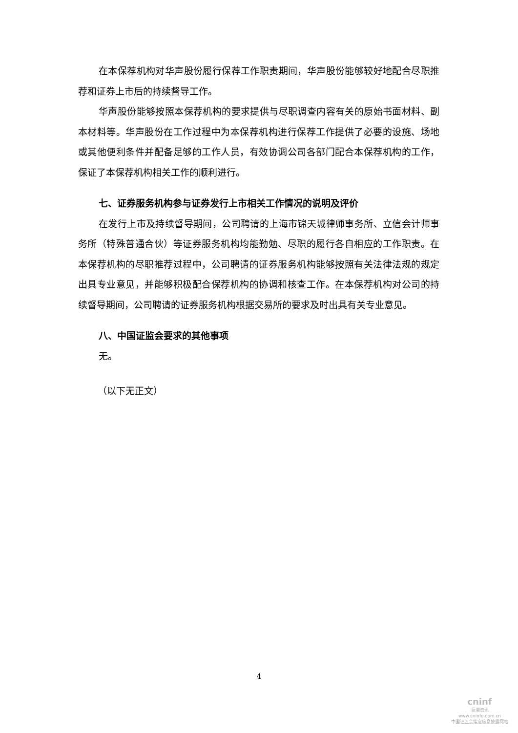在本保荐机构对华声股份履行保荐工作职责期间，华声股份能够较好地配合尽职推荐和证券上市后的持续督导工作。
华声股份能够按照本保荐机构的要求提供与尽职调查内容有关的原始书面材料、副本材料等。华声股份在工作过程中为本保荐机构进行保荐工作提供了必要的设施、场地或其他便利条件并配备足够的工作人员，有效协调公司各部门配合本保荐机构的工作，保证了本保荐机构相关工作的顺利进行。
七、证券服务机构参与证券发行上市相关工作情况的说明及评价
在发行上市及持续督导期间，公司聘请的上海市锦天城律师事务所、立信会计师事务所（特殊普通合伙）等证券服务机构均能勤勉、尽职的履行各自相应的工作职责。在本保荐机构的尽职推荐过程中，公司聘请的证券服务机构能够按照有关法律法规的规定出具专业意见，并能够积极配合保荐机构的协调和核查工作。在本保荐机构对公司的持续督导期间，公司聘请的证券服务机构根据交易所的要求及时出具有关专业意见。
八、中国证监会要求的其他事项
无。
（以下无正文）
4
cninf
巨潮资讯
www.cninfo.com.cn
中国证监会指定信息披露网站